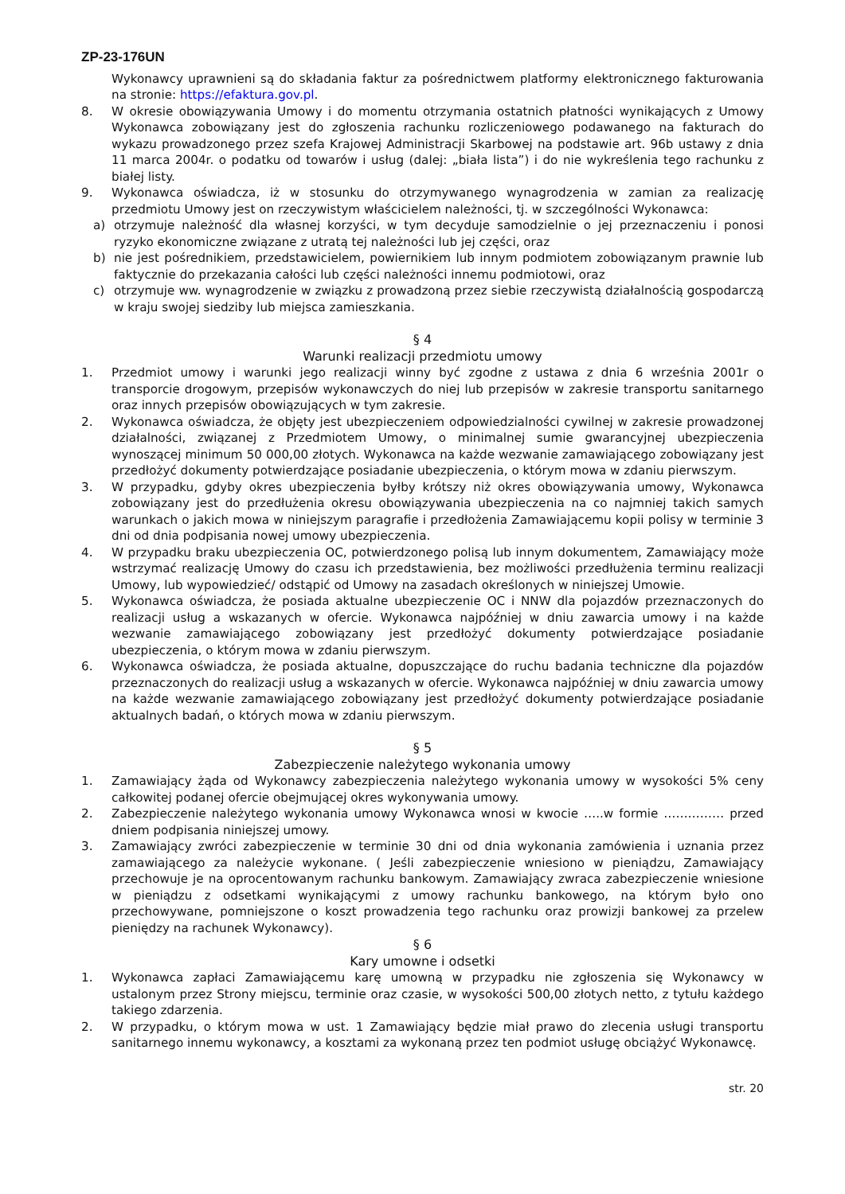ZP-23-176UN
Wykonawcy uprawnieni są do składania faktur za pośrednictwem platformy elektronicznego fakturowania na stronie: https://efaktura.gov.pl.
8. W okresie obowiązywania Umowy i do momentu otrzymania ostatnich płatności wynikających z Umowy Wykonawca zobowiązany jest do zgłoszenia rachunku rozliczeniowego podawanego na fakturach do wykazu prowadzonego przez szefa Krajowej Administracji Skarbowej na podstawie art. 96b ustawy z dnia 11 marca 2004r. o podatku od towarów i usług (dalej: „biała lista”) i do nie wykreślenia tego rachunku z białej listy.
9. Wykonawca oświadcza, iż w stosunku do otrzymywanego wynagrodzenia w zamian za realizację przedmiotu Umowy jest on rzeczywistym właścicielem należności, tj. w szczególności Wykonawca:
a) otrzymuje należność dla własnej korzyści, w tym decyduje samodzielnie o jej przeznaczeniu i ponosi ryzyko ekonomiczne związane z utratą tej należności lub jej części, oraz
b) nie jest pośrednikiem, przedstawicielem, powiernikiem lub innym podmiotem zobowiązanym prawnie lub faktycznie do przekazania całości lub części należności innemu podmiotowi, oraz
c) otrzymuje ww. wynagrodzenie w związku z prowadzoną przez siebie rzeczywistą działalnością gospodarczą w kraju swojej siedziby lub miejsca zamieszkania.
§ 4
Warunki realizacji przedmiotu umowy
1. Przedmiot umowy i warunki jego realizacji winny być zgodne z ustawa z dnia 6 września 2001r o transporcie drogowym, przepisów wykonawczych do niej lub przepisów w zakresie transportu sanitarnego oraz innych przepisów obowiązujących w tym zakresie.
2. Wykonawca oświadcza, że objęty jest ubezpieczeniem odpowiedzialności cywilnej w zakresie prowadzonej działalności, związanej z Przedmiotem Umowy, o minimalnej sumie gwarancyjnej ubezpieczenia wynoszącej minimum 50 000,00 złotych. Wykonawca na każde wezwanie zamawiającego zobowiązany jest przedłożyć dokumenty potwierdzające posiadanie ubezpieczenia, o którym mowa w zdaniu pierwszym.
3. W przypadku, gdyby okres ubezpieczenia byłby krótszy niż okres obowiązywania umowy, Wykonawca zobowiązany jest do przedłużenia okresu obowiązywania ubezpieczenia na co najmniej takich samych warunkach o jakich mowa w niniejszym paragrafie i przedłożenia Zamawiającemu kopii polisy w terminie 3 dni od dnia podpisania nowej umowy ubezpieczenia.
4. W przypadku braku ubezpieczenia OC, potwierdzonego polisą lub innym dokumentem, Zamawiający może wstrzymać realizację Umowy do czasu ich przedstawienia, bez możliwości przedłużenia terminu realizacji Umowy, lub wypowiedzieć/ odstąpić od Umowy na zasadach określonych w niniejszej Umowie.
5. Wykonawca oświadcza, że posiada aktualne ubezpieczenie OC i NNW dla pojazdów przeznaczonych do realizacji usług a wskazanych w ofercie. Wykonawca najpóźniej w dniu zawarcia umowy i na każde wezwanie zamawiającego zobowiązany jest przedłożyć dokumenty potwierdzające posiadanie ubezpieczenia, o którym mowa w zdaniu pierwszym.
6. Wykonawca oświadcza, że posiada aktualne, dopuszczające do ruchu badania techniczne dla pojazdów przeznaczonych do realizacji usług a wskazanych w ofercie. Wykonawca najpóźniej w dniu zawarcia umowy na każde wezwanie zamawiającego zobowiązany jest przedłożyć dokumenty potwierdzające posiadanie aktualnych badań, o których mowa w zdaniu pierwszym.
§ 5
Zabezpieczenie należytego wykonania umowy
1. Zamawiający żąda od Wykonawcy zabezpieczenia należytego wykonania umowy w wysokości 5% ceny całkowitej podanej ofercie obejmującej okres wykonywania umowy.
2. Zabezpieczenie należytego wykonania umowy Wykonawca wnosi w kwocie …..w formie …………… przed dniem podpisania niniejszej umowy.
3. Zamawiający zwróci zabezpieczenie w terminie 30 dni od dnia wykonania zamówienia i uznania przez zamawiającego za należycie wykonane. ( Jeśli zabezpieczenie wniesiono w pieniądzu, Zamawiający przechowuje je na oprocentowanym rachunku bankowym. Zamawiający zwraca zabezpieczenie wniesione w pieniądzu z odsetkami wynikającymi z umowy rachunku bankowego, na którym było ono przechowywane, pomniejszone o koszt prowadzenia tego rachunku oraz prowizji bankowej za przelew pieniędzy na rachunek Wykonawcy).
§ 6
Kary umowne i odsetki
1. Wykonawca zapłaci Zamawiającemu karę umowną w przypadku nie zgłoszenia się Wykonawcy w ustalonym przez Strony miejscu, terminie oraz czasie, w wysokości 500,00 złotych netto, z tytułu każdego takiego zdarzenia.
2. W przypadku, o którym mowa w ust. 1 Zamawiający będzie miał prawo do zlecenia usługi transportu sanitarnego innemu wykonawcy, a kosztami za wykonaną przez ten podmiot usługę obciążyć Wykonawcę.
str. 20